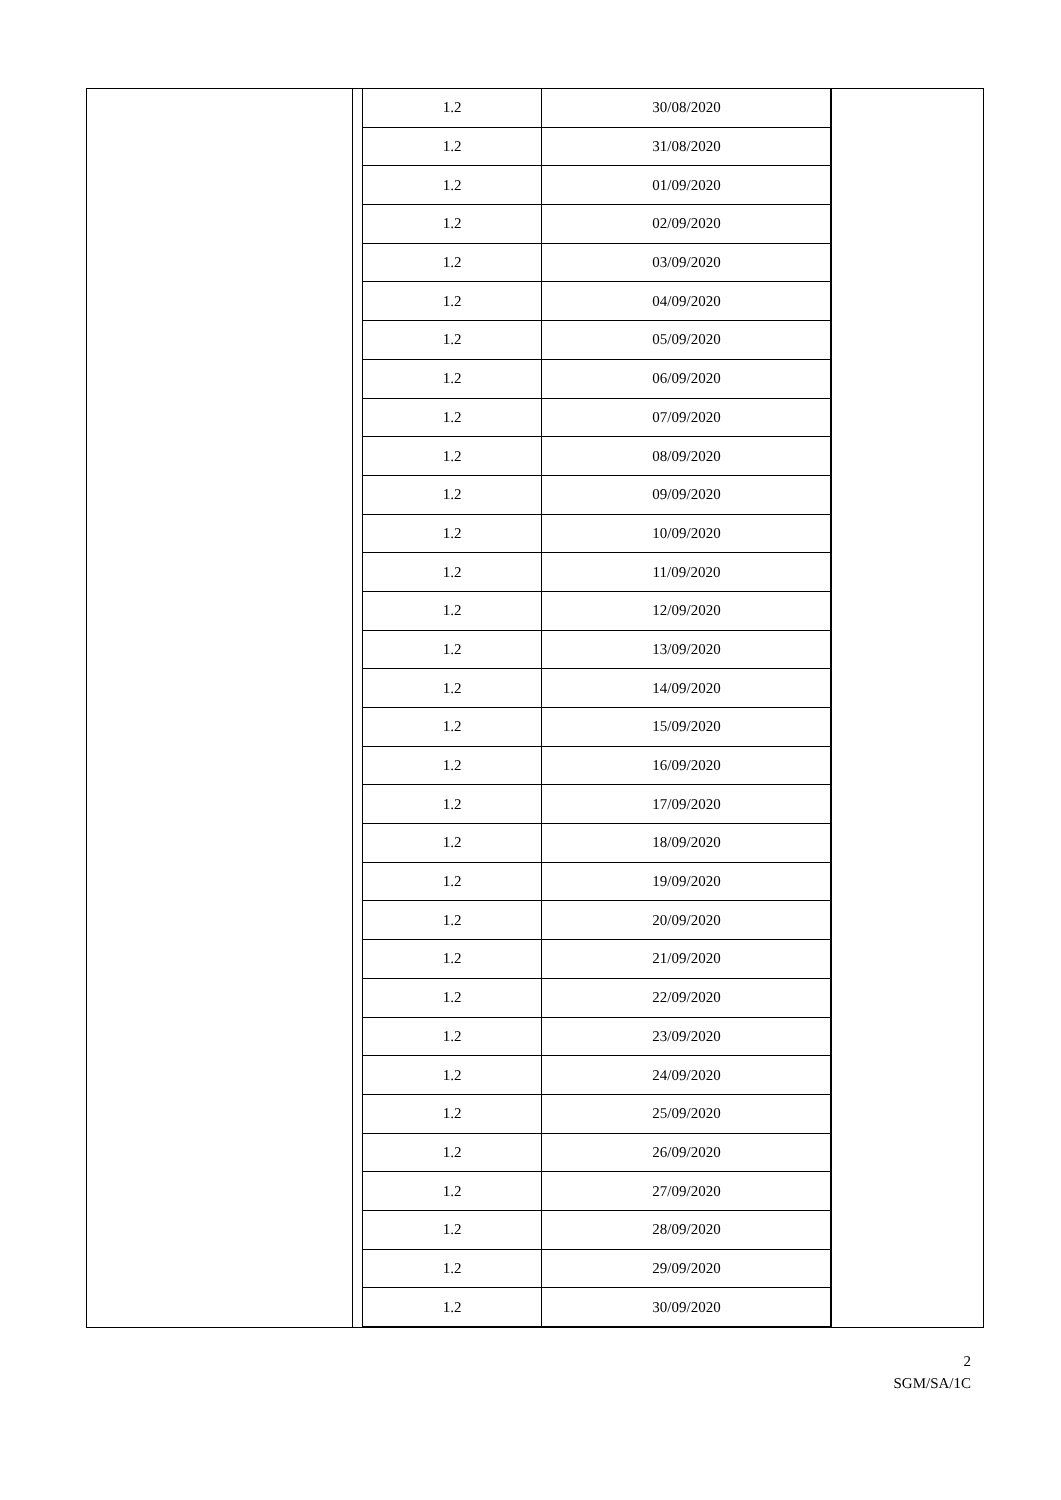| 1.2 | 30/08/2020 |
| 1.2 | 31/08/2020 |
| 1.2 | 01/09/2020 |
| 1.2 | 02/09/2020 |
| 1.2 | 03/09/2020 |
| 1.2 | 04/09/2020 |
| 1.2 | 05/09/2020 |
| 1.2 | 06/09/2020 |
| 1.2 | 07/09/2020 |
| 1.2 | 08/09/2020 |
| 1.2 | 09/09/2020 |
| 1.2 | 10/09/2020 |
| 1.2 | 11/09/2020 |
| 1.2 | 12/09/2020 |
| 1.2 | 13/09/2020 |
| 1.2 | 14/09/2020 |
| 1.2 | 15/09/2020 |
| 1.2 | 16/09/2020 |
| 1.2 | 17/09/2020 |
| 1.2 | 18/09/2020 |
| 1.2 | 19/09/2020 |
| 1.2 | 20/09/2020 |
| 1.2 | 21/09/2020 |
| 1.2 | 22/09/2020 |
| 1.2 | 23/09/2020 |
| 1.2 | 24/09/2020 |
| 1.2 | 25/09/2020 |
| 1.2 | 26/09/2020 |
| 1.2 | 27/09/2020 |
| 1.2 | 28/09/2020 |
| 1.2 | 29/09/2020 |
| 1.2 | 30/09/2020 |
2
SGM/SA/1C